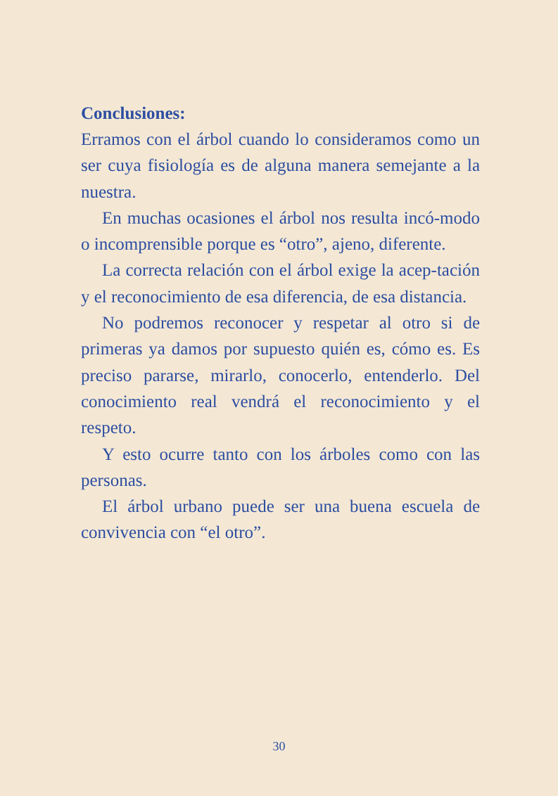Conclusiones:
Erramos con el árbol cuando lo consideramos como un ser cuya fisiología es de alguna manera semejante a la nuestra.
En muchas ocasiones el árbol nos resulta incó-modo o incomprensible porque es “otro”, ajeno, diferente.
La correcta relación con el árbol exige la acep-tación y el reconocimiento de esa diferencia, de esa distancia.
No podremos reconocer y respetar al otro si de primeras ya damos por supuesto quién es, cómo es. Es preciso pararse, mirarlo, conocerlo, entenderlo. Del conocimiento real vendrá el reconocimiento y el respeto.
Y esto ocurre tanto con los árboles como con las personas.
El árbol urbano puede ser una buena escuela de convivencia con “el otro”.
30